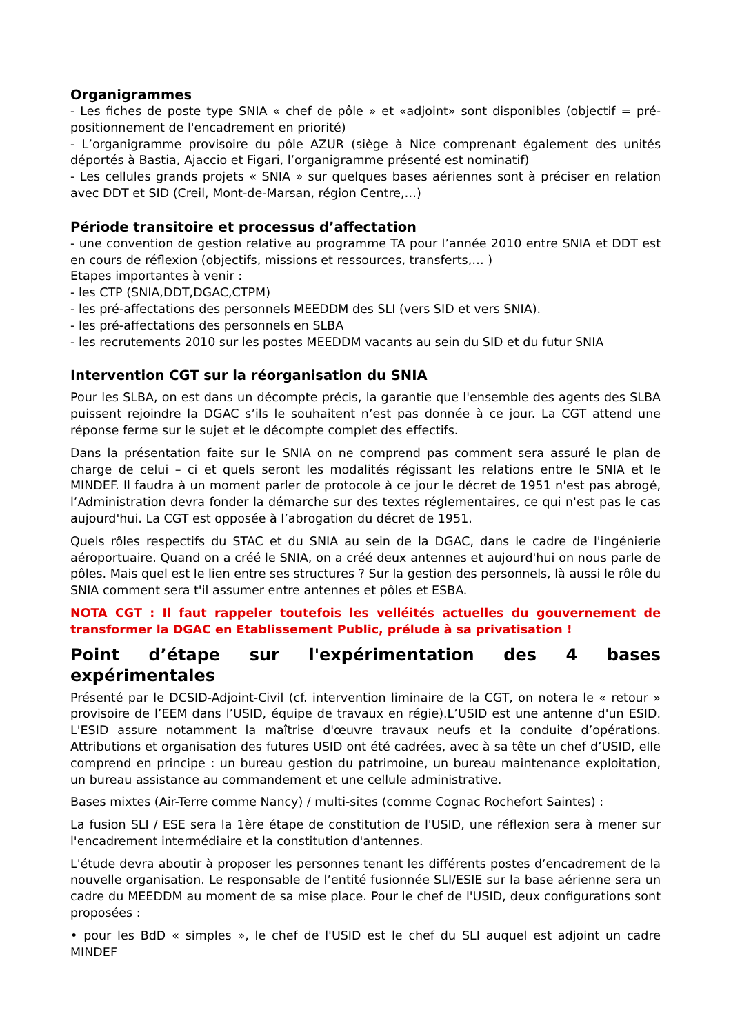Organigrammes
- Les fiches de poste type SNIA « chef de pôle » et «adjoint» sont disponibles (objectif = pré-positionnement de l'encadrement en priorité)
- L’organigramme provisoire du pôle AZUR (siège à Nice comprenant également des unités déportés à Bastia, Ajaccio et Figari, l’organigramme présenté est nominatif)
- Les cellules grands projets « SNIA » sur quelques bases aériennes sont à préciser en relation avec DDT et SID (Creil, Mont-de-Marsan, région Centre,…)
Période transitoire et processus d’affectation
- une convention de gestion relative au programme TA pour l’année 2010 entre SNIA et DDT est en cours de réflexion (objectifs, missions et ressources, transferts,… )
Etapes importantes à venir :
- les CTP (SNIA,DDT,DGAC,CTPM)
- les pré-affectations des personnels MEEDDM des SLI (vers SID et vers SNIA).
- les pré-affectations des personnels en SLBA
- les recrutements 2010 sur les postes MEEDDM vacants au sein du SID et du futur SNIA
Intervention CGT sur la réorganisation du SNIA
Pour les SLBA, on est dans un décompte précis, la garantie que l'ensemble des agents des SLBA puissent rejoindre la DGAC s’ils le souhaitent n’est pas donnée à ce jour. La CGT attend une réponse ferme sur le sujet et le décompte complet des effectifs.
Dans la présentation faite sur le SNIA on ne comprend pas comment sera assuré le plan de charge de celui – ci et quels seront les modalités régissant les relations entre le SNIA et le MINDEF. Il faudra à un moment parler de protocole à ce jour le décret de 1951 n'est pas abrogé, l’Administration devra fonder la démarche sur des textes réglementaires, ce qui n'est pas le cas aujourd'hui. La CGT est opposée à l’abrogation du décret de 1951.
Quels rôles respectifs du STAC et du SNIA au sein de la DGAC, dans le cadre de l'ingénierie aéroportuaire. Quand on a créé le SNIA, on a créé deux antennes et aujourd'hui on nous parle de pôles. Mais quel est le lien entre ses structures ? Sur la gestion des personnels, là aussi le rôle du SNIA comment sera t'il assumer entre antennes et pôles et ESBA.
NOTA CGT : Il faut rappeler toutefois les velléités actuelles du gouvernement de transformer la DGAC en Etablissement Public, prélude à sa privatisation !
Point d’étape sur l'expérimentation des 4 bases expérimentales
Présenté par le DCSID-Adjoint-Civil (cf. intervention liminaire de la CGT, on notera le « retour » provisoire de l’EEM dans l’USID, équipe de travaux en régie).L’USID est une antenne d'un ESID. L'ESID assure notamment la maîtrise d'œuvre travaux neufs et la conduite d’opérations. Attributions et organisation des futures USID ont été cadrées, avec à sa tête un chef d’USID, elle comprend en principe : un bureau gestion du patrimoine, un bureau maintenance exploitation, un bureau assistance au commandement et une cellule administrative.
Bases mixtes (Air-Terre comme Nancy) / multi-sites (comme Cognac Rochefort Saintes) :
La fusion SLI / ESE sera la 1ère étape de constitution de l'USID, une réflexion sera à mener sur l'encadrement intermédiaire et la constitution d'antennes.
L'étude devra aboutir à proposer les personnes tenant les différents postes d’encadrement de la nouvelle organisation. Le responsable de l’entité fusionnée SLI/ESIE sur la base aérienne sera un cadre du MEEDDM au moment de sa mise place. Pour le chef de l'USID, deux configurations sont proposées :
• pour les BdD « simples », le chef de l'USID est le chef du SLI auquel est adjoint un cadre MINDEF